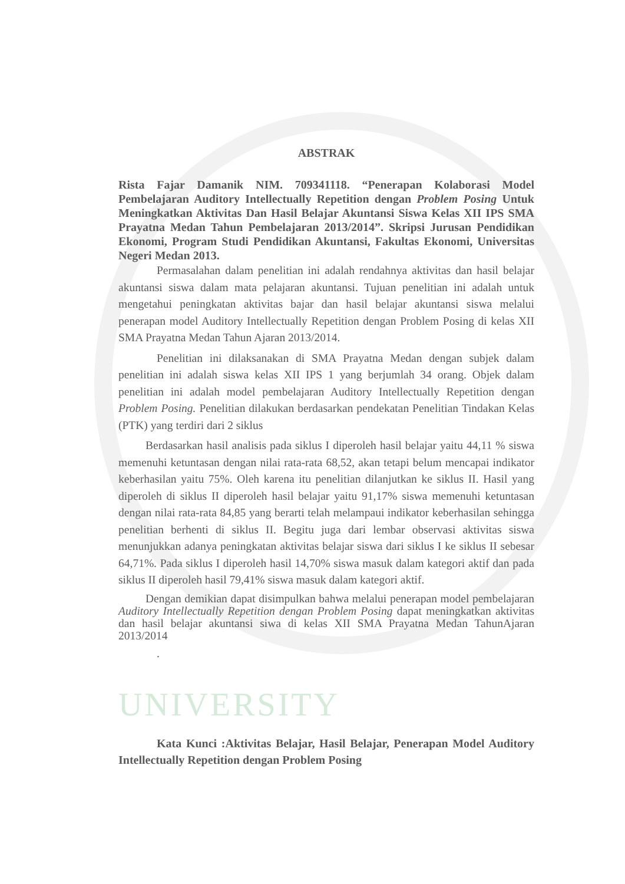ABSTRAK
Rista Fajar Damanik NIM. 709341118. “Penerapan Kolaborasi Model Pembelajaran Auditory Intellectually Repetition dengan Problem Posing Untuk Meningkatkan Aktivitas Dan Hasil Belajar Akuntansi Siswa Kelas XII IPS SMA Prayatna Medan Tahun Pembelajaran 2013/2014”. Skripsi Jurusan Pendidikan Ekonomi, Program Studi Pendidikan Akuntansi, Fakultas Ekonomi, Universitas Negeri Medan 2013.
Permasalahan dalam penelitian ini adalah rendahnya aktivitas dan hasil belajar akuntansi siswa dalam mata pelajaran akuntansi. Tujuan penelitian ini adalah untuk mengetahui peningkatan aktivitas bajar dan hasil belajar akuntansi siswa melalui penerapan model Auditory Intellectually Repetition dengan Problem Posing di kelas XII SMA Prayatna Medan Tahun Ajaran 2013/2014.
Penelitian ini dilaksanakan di SMA Prayatna Medan dengan subjek dalam penelitian ini adalah siswa kelas XII IPS 1 yang berjumlah 34 orang. Objek dalam penelitian ini adalah model pembelajaran Auditory Intellectually Repetition dengan Problem Posing. Penelitian dilakukan berdasarkan pendekatan Penelitian Tindakan Kelas (PTK) yang terdiri dari 2 siklus
Berdasarkan hasil analisis pada siklus I diperoleh hasil belajar yaitu 44,11 % siswa memenuhi ketuntasan dengan nilai rata-rata 68,52, akan tetapi belum mencapai indikator keberhasilan yaitu 75%. Oleh karena itu penelitian dilanjutkan ke siklus II. Hasil yang diperoleh di siklus II diperoleh hasil belajar yaitu 91,17% siswa memenuhi ketuntasan dengan nilai rata-rata 84,85 yang berarti telah melampaui indikator keberhasilan sehingga penelitian berhenti di siklus II. Begitu juga dari lembar observasi aktivitas siswa menunjukkan adanya peningkatan aktivitas belajar siswa dari siklus I ke siklus II sebesar 64,71%. Pada siklus I diperoleh hasil 14,70% siswa masuk dalam kategori aktif dan pada siklus II diperoleh hasil 79,41% siswa masuk dalam kategori aktif.
Dengan demikian dapat disimpulkan bahwa melalui penerapan model pembelajaran Auditory Intellectually Repetition dengan Problem Posing dapat meningkatkan aktivitas dan hasil belajar akuntansi siwa di kelas XII SMA Prayatna Medan TahunAjaran 2013/2014
.
UNIVERSITY
Kata Kunci :Aktivitas Belajar, Hasil Belajar, Penerapan Model Auditory Intellectually Repetition dengan Problem Posing